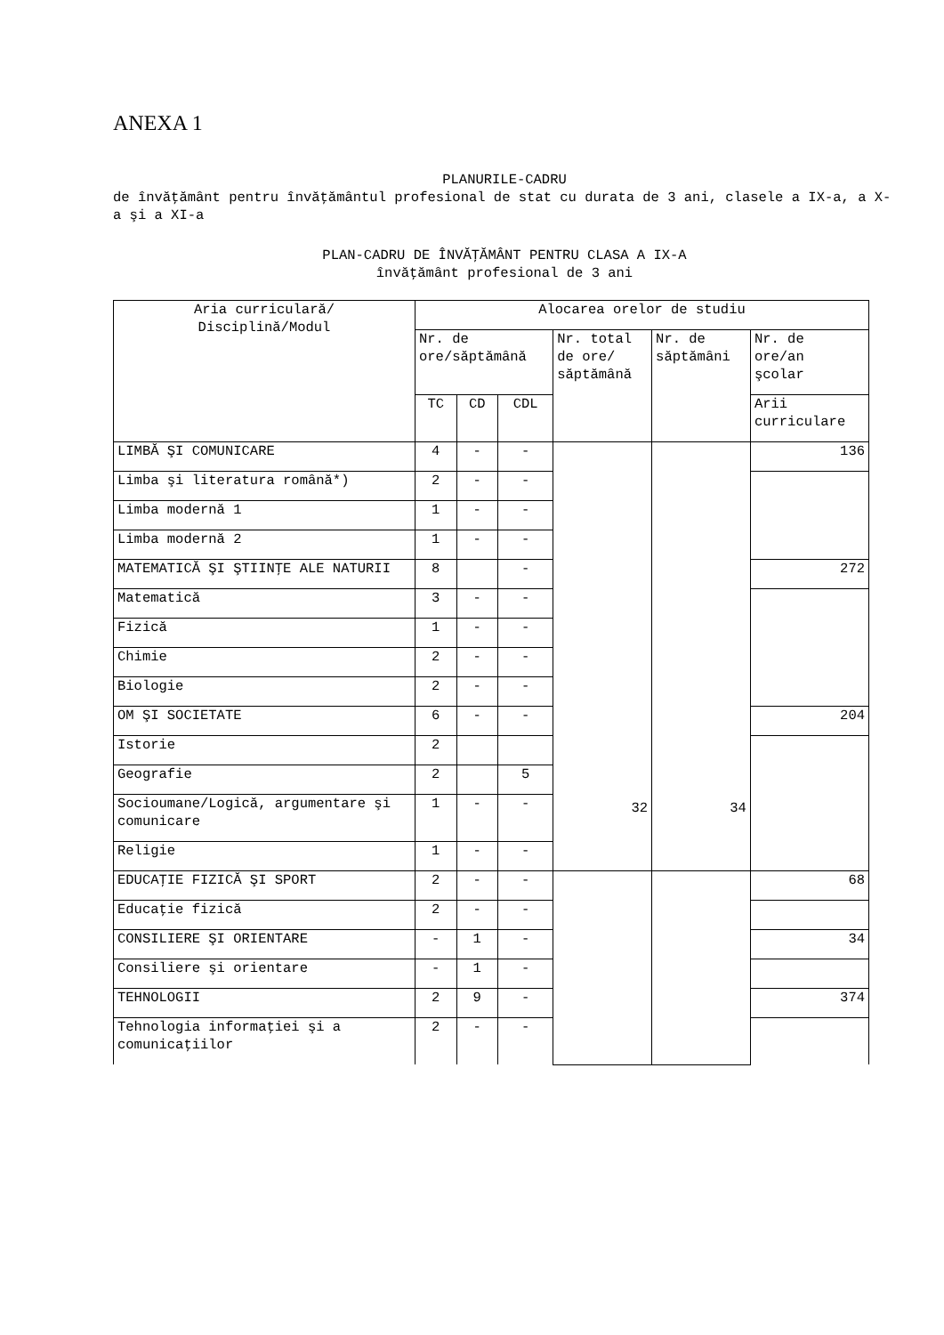ANEXA 1
PLANURILE-CADRU
de învăţământ pentru învăţământul profesional de stat cu durata de 3 ani, clasele a IX-a, a X-a şi a XI-a
PLAN-CADRU DE ÎNVĂŢĂMÂNT PENTRU CLASA A IX-A
învăţământ profesional de 3 ani
| Aria curriculară/ Disciplină/Modul | Alocarea orelor de studiu | | | | | |
| | Nr. de ore/săptămână | | | Nr. total de ore/ săptămână | Nr. de săptămâni | Nr. de ore/an şcolar |
| | TC | CD | CDL | | | Arii curriculare |
| LIMBĂ ŞI COMUNICARE | 4 | - | - | 32 | 34 | 136 |
| Limba şi literatura română*) | 2 | - | - | | | |
| Limba modernă 1 | 1 | - | - | | | |
| Limba modernă 2 | 1 | - | - | | | |
| MATEMATICĂ ŞI ŞTIINŢE ALE NATURII | 8 | | - | | | 272 |
| Matematică | 3 | - | - | | | |
| Fizică | 1 | - | - | | | |
| Chimie | 2 | - | - | | | |
| Biologie | 2 | - | - | | | |
| OM ŞI SOCIETATE | 6 | - | - | | | 204 |
| Istorie | 2 | | | | | |
| Geografie | 2 | | 5 | | | |
| Socioumane/Logică, argumentare şi comunicare | 1 | - | - | | | |
| Religie | 1 | - | - | | | |
| EDUCAŢIE FIZICĂ ŞI SPORT | 2 | - | - | | | 68 |
| Educaţie fizică | 2 | - | - | | | |
| CONSILIERE ŞI ORIENTARE | - | 1 | - | | | 34 |
| Consiliere şi orientare | - | 1 | - | | | |
| TEHNOLOGII | 2 | 9 | - | | | 374 |
| Tehnologia informaţiei şi a comunicaţiilor | 2 | - | - | | | |